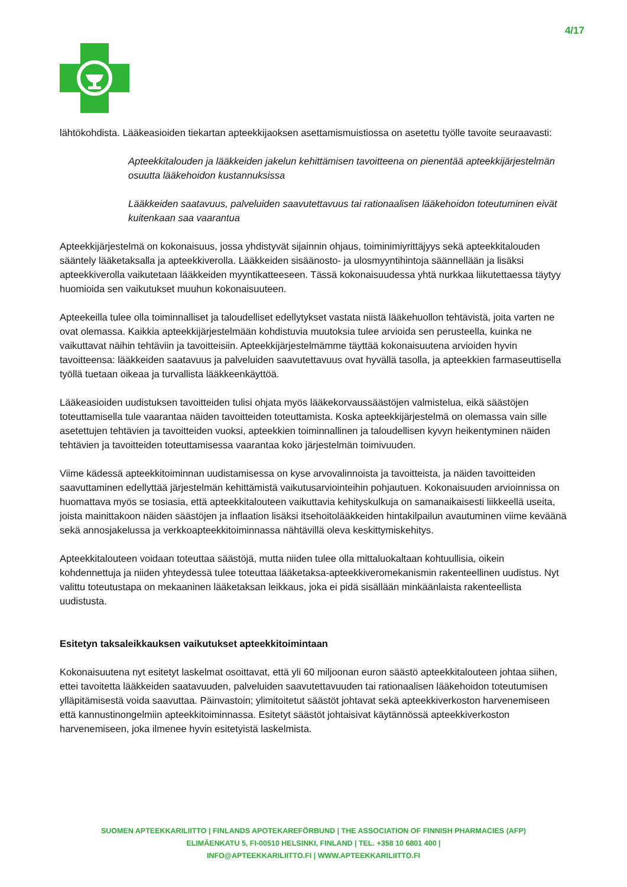4/17
lähtökohdista. Lääkeasioiden tiekartan apteekkijaoksen asettamismuistiossa on asetettu työlle tavoite seuraavasti:
Apteekkitalouden ja lääkkeiden jakelun kehittämisen tavoitteena on pienentää apteekkijärjestelmän osuutta lääkehoidon kustannuksissa
Lääkkeiden saatavuus, palveluiden saavutettavuus tai rationaalisen lääkehoidon toteutuminen eivät kuitenkaan saa vaarantua
Apteekkijärjestelmä on kokonaisuus, jossa yhdistyvät sijainnin ohjaus, toiminimiyrittäjyys sekä apteekkitalouden sääntely lääketaksalla ja apteekkiverolla. Lääkkeiden sisäänosto- ja ulosmyyntihintoja säännellään ja lisäksi apteekkiverolla vaikutetaan lääkkeiden myyntikatteeseen. Tässä kokonaisuudessa yhtä nurkkaa liikutettaessa täytyy huomioida sen vaikutukset muuhun kokonaisuuteen.
Apteekeilla tulee olla toiminnalliset ja taloudelliset edellytykset vastata niistä lääkehuollon tehtävistä, joita varten ne ovat olemassa. Kaikkia apteekkijärjestelmään kohdistuvia muutoksia tulee arvioida sen perusteella, kuinka ne vaikuttavat näihin tehtäviin ja tavoitteisiin. Apteekkijärjestelmämme täyttää kokonaisuutena arvioiden hyvin tavoitteensa: lääkkeiden saatavuus ja palveluiden saavutettavuus ovat hyvällä tasolla, ja apteekkien farmaseuttisella työllä tuetaan oikeaa ja turvallista lääkkeenkäyttöä.
Lääkeasioiden uudistuksen tavoitteiden tulisi ohjata myös lääkekorvaussäästöjen valmistelua, eikä säästöjen toteuttamisella tule vaarantaa näiden tavoitteiden toteuttamista. Koska apteekkijärjestelmä on olemassa vain sille asetettujen tehtävien ja tavoitteiden vuoksi, apteekkien toiminnallinen ja taloudellisen kyvyn heikentyminen näiden tehtävien ja tavoitteiden toteuttamisessa vaarantaa koko järjestelmän toimivuuden.
Viime kädessä apteekkitoiminnan uudistamisessa on kyse arvovalinnoista ja tavoitteista, ja näiden tavoitteiden saavuttaminen edellyttää järjestelmän kehittämistä vaikutusarviointeihin pohjautuen. Kokonaisuuden arvioinnissa on huomattava myös se tosiasia, että apteekkitalouteen vaikuttavia kehityskulkuja on samanaikaisesti liikkeellä useita, joista mainittakoon näiden säästöjen ja inflaation lisäksi itsehoitolääkkeiden hintakilpailun avautuminen viime keväänä sekä annosjakelussa ja verkkoapteekkitoiminnassa nähtävillä oleva keskittymiskehitys.
Apteekkitalouteen voidaan toteuttaa säästöjä, mutta niiden tulee olla mittaluokaltaan kohtuullisia, oikein kohdennettuja ja niiden yhteydessä tulee toteuttaa lääketaksa-apteekkiveromekanismin rakenteellinen uudistus. Nyt valittu toteutustapa on mekaaninen lääketaksan leikkaus, joka ei pidä sisällään minkäänlaista rakenteellista uudistusta.
Esitetyn taksaleikkauksen vaikutukset apteekkitoimintaan
Kokonaisuutena nyt esitetyt laskelmat osoittavat, että yli 60 miljoonan euron säästö apteekkitalouteen johtaa siihen, ettei tavoitetta lääkkeiden saatavuuden, palveluiden saavutettavuuden tai rationaalisen lääkehoidon toteutumisen ylläpitämisestä voida saavuttaa. Päinvastoin; ylimitoitetut säästöt johtavat sekä apteekkiverkoston harvenemiseen että kannustinongelmiin apteekkitoiminnassa. Esitetyt säästöt johtaisivat käytännössä apteekkiverkoston harvenemiseen, joka ilmenee hyvin esitetyistä laskelmista.
SUOMEN APTEEKKARILIITTO | FINLANDS APOTEKAREFÖRBUND | THE ASSOCIATION OF FINNISH PHARMACIES (AFP)
ELIMÄENKATU 5, FI-00510 HELSINKI, FINLAND | TEL. +358 10 6801 400 |
INFO@APTEEKKARILIITTO.FI | WWW.APTEEKKARILIITTO.FI